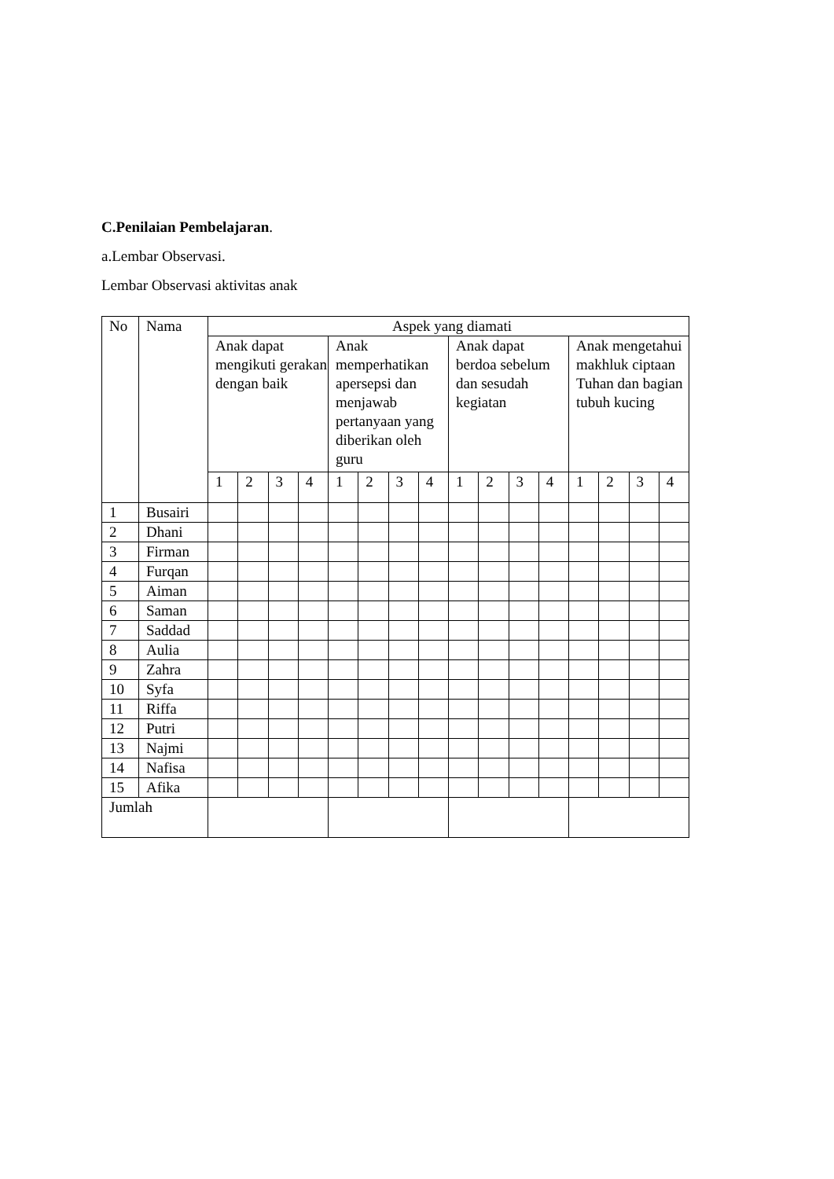C.Penilaian Pembelajaran.
a.Lembar Observasi.
Lembar Observasi aktivitas anak
| No | Nama | Aspek yang diamati | | | | | | | | | | | | | | | |
| --- | --- | --- | --- | --- | --- | --- | --- | --- | --- | --- | --- | --- | --- | --- | --- | --- | --- |
| | | Anak dapat mengikuti gerakan dengan baik | | | | Anak memperhatikan apersepsi dan menjawab pertanyaan yang diberikan oleh guru | | | | Anak dapat berdoa sebelum dan sesudah kegiatan | | | | Anak mengetahui makhluk ciptaan Tuhan dan bagian tubuh kucing | | | |
| | | 1 | 2 | 3 | 4 | 1 | 2 | 3 | 4 | 1 | 2 | 3 | 4 | 1 | 2 | 3 | 4 |
| 1 | Busairi | | | | | | | | | | | | | | | | |
| 2 | Dhani | | | | | | | | | | | | | | | | |
| 3 | Firman | | | | | | | | | | | | | | | | |
| 4 | Furqan | | | | | | | | | | | | | | | | |
| 5 | Aiman | | | | | | | | | | | | | | | | |
| 6 | Saman | | | | | | | | | | | | | | | | |
| 7 | Saddad | | | | | | | | | | | | | | | | |
| 8 | Aulia | | | | | | | | | | | | | | | | |
| 9 | Zahra | | | | | | | | | | | | | | | | |
| 10 | Syfa | | | | | | | | | | | | | | | | |
| 11 | Riffa | | | | | | | | | | | | | | | | |
| 12 | Putri | | | | | | | | | | | | | | | | |
| 13 | Najmi | | | | | | | | | | | | | | | | |
| 14 | Nafisa | | | | | | | | | | | | | | | | |
| 15 | Afika | | | | | | | | | | | | | | | | |
| Jumlah | | | | | | | | | | | | | | | | | |